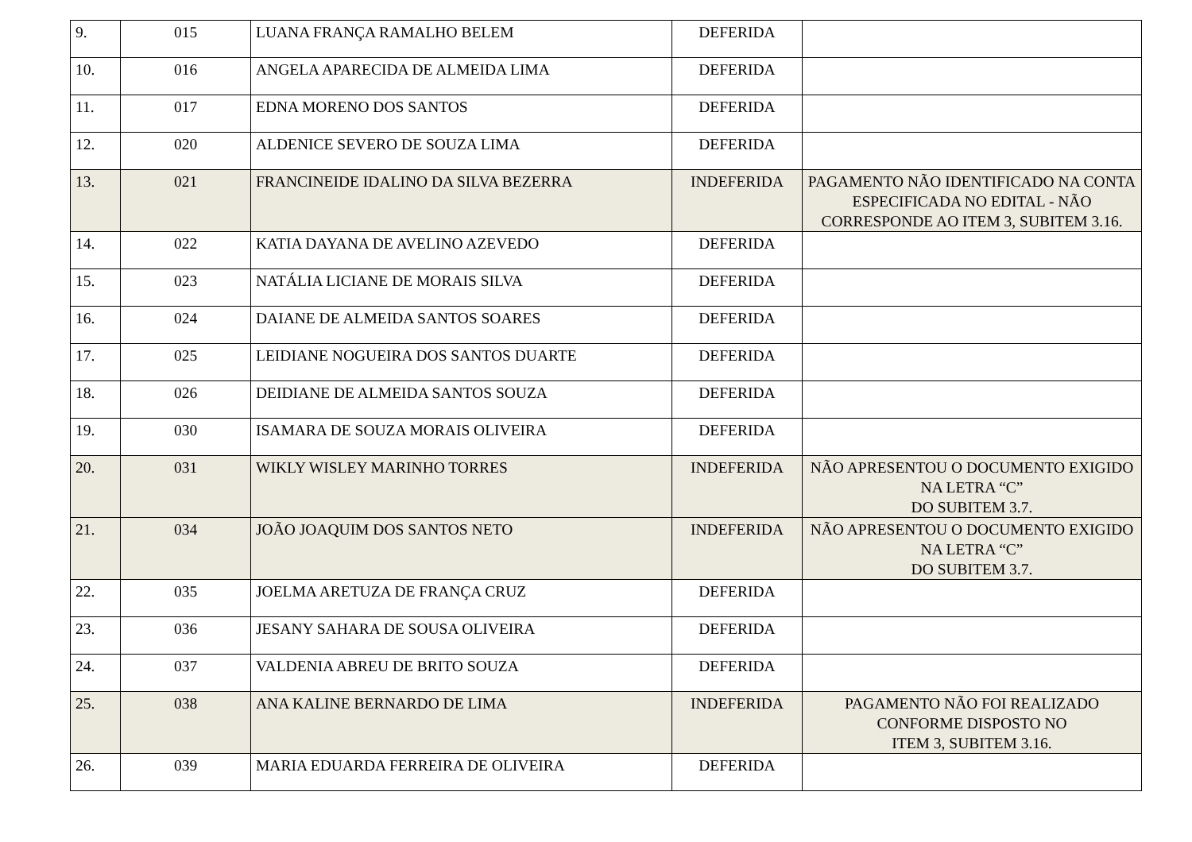| 9. | 015 | LUANA FRANÇA RAMALHO BELEM | DEFERIDA | |
| 10. | 016 | ANGELA APARECIDA DE ALMEIDA LIMA | DEFERIDA | |
| 11. | 017 | EDNA MORENO DOS SANTOS | DEFERIDA | |
| 12. | 020 | ALDENICE SEVERO DE SOUZA LIMA | DEFERIDA | |
| 13. | 021 | FRANCINEIDE IDALINO DA SILVA BEZERRA | INDEFERIDA | PAGAMENTO NÃO IDENTIFICADO NA CONTA ESPECIFICADA NO EDITAL - NÃO CORRESPONDE AO ITEM 3, SUBITEM 3.16. |
| 14. | 022 | KATIA DAYANA DE AVELINO AZEVEDO | DEFERIDA | |
| 15. | 023 | NATÁLIA LICIANE DE MORAIS SILVA | DEFERIDA | |
| 16. | 024 | DAIANE DE ALMEIDA SANTOS SOARES | DEFERIDA | |
| 17. | 025 | LEIDIANE NOGUEIRA DOS SANTOS DUARTE | DEFERIDA | |
| 18. | 026 | DEIDIANE DE ALMEIDA SANTOS SOUZA | DEFERIDA | |
| 19. | 030 | ISAMARA DE SOUZA MORAIS OLIVEIRA | DEFERIDA | |
| 20. | 031 | WIKLY WISLEY MARINHO TORRES | INDEFERIDA | NÃO APRESENTOU O DOCUMENTO EXIGIDO NA LETRA “C” DO SUBITEM 3.7. |
| 21. | 034 | JOÃO JOAQUIM DOS SANTOS NETO | INDEFERIDA | NÃO APRESENTOU O DOCUMENTO EXIGIDO NA LETRA “C” DO SUBITEM 3.7. |
| 22. | 035 | JOELMA ARETUZA DE FRANÇA CRUZ | DEFERIDA | |
| 23. | 036 | JESANY SAHARA DE SOUSA OLIVEIRA | DEFERIDA | |
| 24. | 037 | VALDENIA ABREU DE BRITO SOUZA | DEFERIDA | |
| 25. | 038 | ANA KALINE BERNARDO DE LIMA | INDEFERIDA | PAGAMENTO NÃO FOI REALIZADO CONFORME DISPOSTO NO ITEM 3, SUBITEM 3.16. |
| 26. | 039 | MARIA EDUARDA FERREIRA DE OLIVEIRA | DEFERIDA | |